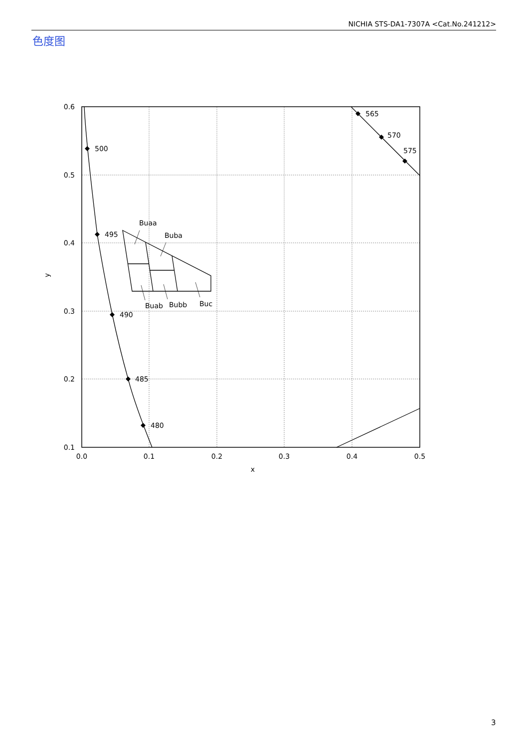NICHIA STS-DA1-7307A <Cat.No.241212>
色度图
500
495
490
485
480
565
570
575
Buaa
Buba
Buab
Bubb
Buc
0.6
0.5
0.4
0.3
0.2
0.1
0.0
0.1
0.2
0.3
0.4
0.5
x
y
3